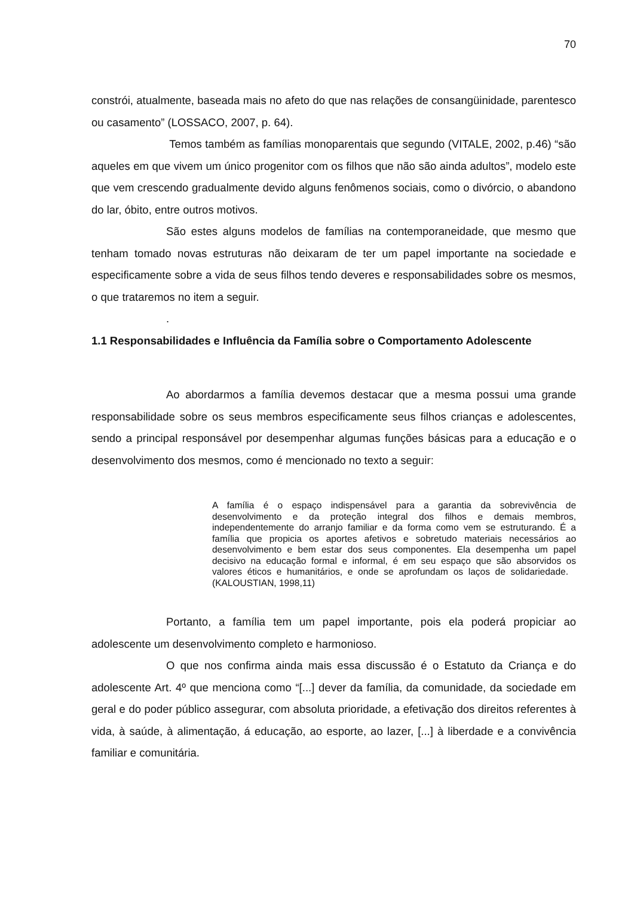70
constrói, atualmente, baseada mais no afeto do que nas relações de consangüinidade, parentesco ou casamento” (LOSSACO, 2007, p. 64).
Temos também as famílias monoparentais que segundo (VITALE, 2002, p.46) “são aqueles em que vivem um único progenitor com os filhos que não são ainda adultos”, modelo este que vem crescendo gradualmente devido alguns fenômenos sociais, como o divórcio, o abandono do lar, óbito, entre outros motivos.
São estes alguns modelos de famílias na contemporaneidade, que mesmo que tenham tomado novas estruturas não deixaram de ter um papel importante na sociedade e especificamente sobre a vida de seus filhos tendo deveres e responsabilidades sobre os mesmos, o que trataremos no item a seguir.
.
1.1 Responsabilidades e Influência da Família sobre o Comportamento Adolescente
Ao abordarmos a família devemos destacar que a mesma possui uma grande responsabilidade sobre os seus membros especificamente seus filhos crianças e adolescentes, sendo a principal responsável por desempenhar algumas funções básicas para a educação e o desenvolvimento dos mesmos, como é mencionado no texto a seguir:
A família é o espaço indispensável para a garantia da sobrevivência de desenvolvimento e da proteção integral dos filhos e demais membros, independentemente do arranjo familiar e da forma como vem se estruturando. É a família que propicia os aportes afetivos e sobretudo materiais necessários ao desenvolvimento e bem estar dos seus componentes. Ela desempenha um papel decisivo na educação formal e informal, é em seu espaço que são absorvidos os valores éticos e humanitários, e onde se aprofundam os laços de solidariedade. (KALOUSTIAN, 1998,11)
Portanto, a família tem um papel importante, pois ela poderá propiciar ao adolescente um desenvolvimento completo e harmonioso.
O que nos confirma ainda mais essa discussão é o Estatuto da Criança e do adolescente Art. 4º que menciona como “[...] dever da família, da comunidade, da sociedade em geral e do poder público assegurar, com absoluta prioridade, a efetivação dos direitos referentes à vida, à saúde, à alimentação, á educação, ao esporte, ao lazer, [...] à liberdade e a convivência familiar e comunitária.